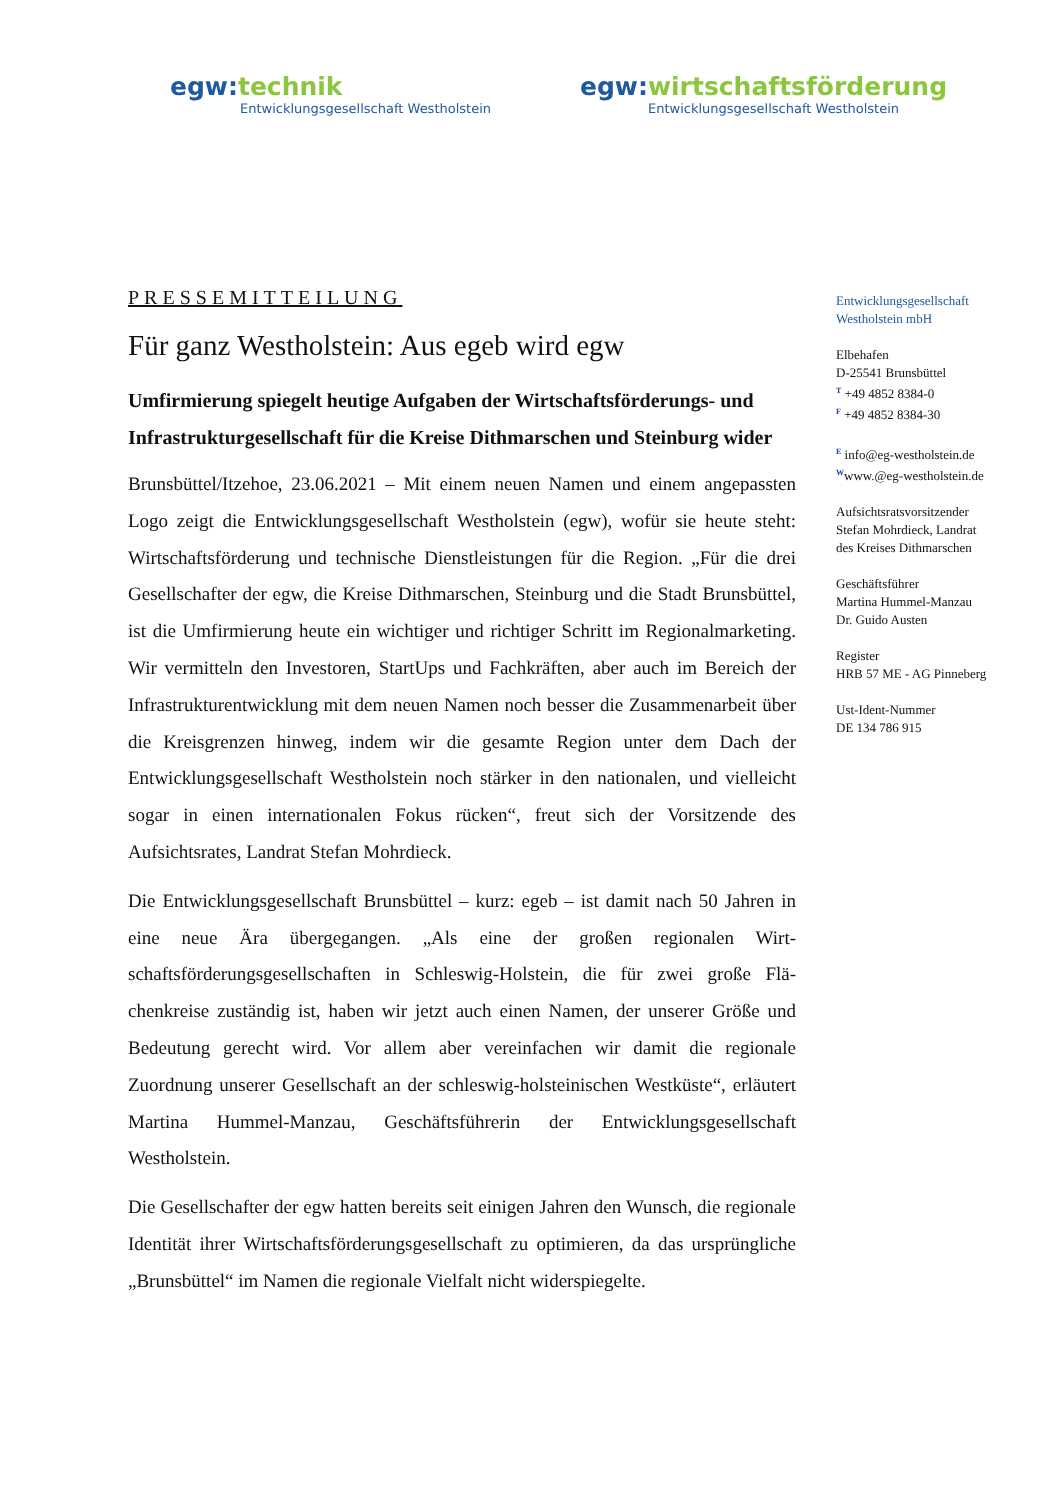egw: technik
Entwicklungsgesellschaft Westholstein
egw: wirtschaftsförderung
Entwicklungsgesellschaft Westholstein
PRESSEMITTEILUNG
Für ganz Westholstein: Aus egeb wird egw
Umfirmierung spiegelt heutige Aufgaben der Wirtschaftsförderungs- und Infrastrukturgesellschaft für die Kreise Dithmarschen und Steinburg wider
Brunsbüttel/Itzehoe, 23.06.2021 – Mit einem neuen Namen und einem ange­passten Logo zeigt die Entwicklungsgesellschaft Westholstein (egw), wofür sie heute steht: Wirtschaftsförderung und technische Dienstleistungen für die Re­gion. „Für die drei Gesellschafter der egw, die Kreise Dithmarschen, Steinburg und die Stadt Brunsbüttel, ist die Umfirmierung heute ein wichtiger und richti­ger Schritt im Regionalmarketing. Wir vermitteln den Investoren, StartUps und Fachkräften, aber auch im Bereich der Infrastrukturentwicklung mit dem neuen Namen noch besser die Zusammenarbeit über die Kreisgrenzen hinweg, indem wir die gesamte Region unter dem Dach der Entwicklungsgesellschaft West­holstein noch stärker in den nationalen, und vielleicht sogar in einen internati­onalen Fokus rücken“, freut sich der Vorsitzende des Aufsichtsrates, Landrat Stefan Mohrdieck.
Die Entwicklungsgesellschaft Brunsbüttel – kurz: egeb – ist damit nach 50 Jah­ren in eine neue Ära übergegangen. „Als eine der großen regionalen Wirt­schaftsförderungsgesellschaften in Schleswig-Holstein, die für zwei große Flä­chenkreise zuständig ist, haben wir jetzt auch einen Namen, der unserer Größe und Bedeutung gerecht wird. Vor allem aber vereinfachen wir damit die regio­nale Zuordnung unserer Gesellschaft an der schleswig-holsteinischen West­küste“, erläutert Martina Hummel-Manzau, Geschäftsführerin der Entwick­lungsgesellschaft Westholstein.
Die Gesellschafter der egw hatten bereits seit einigen Jahren den Wunsch, die regionale Identität ihrer Wirtschaftsförderungsgesellschaft zu optimieren, da das ursprüngliche „Brunsbüttel“ im Namen die regionale Vielfalt nicht wider­spiegelte.
Entwicklungsgesellschaft
Westholstein mbH
Elbehafen
D-25541 Brunsbüttel
<sup>T</sup> +49 4852 8384-0
<sup>F</sup> +49 4852 8384-30
<sup>E</sup> info@eg-westholstein.de
<sup>W</sup>www.@eg-westholstein.de
Aufsichtsratsvorsitzender
Stefan Mohrdieck, Landrat
des Kreises Dithmarschen
Geschäftsführer
Martina Hummel-Manzau
Dr. Guido Austen
Register
HRB 57 ME - AG Pinneberg
Ust-Ident-Nummer
DE 134 786 915